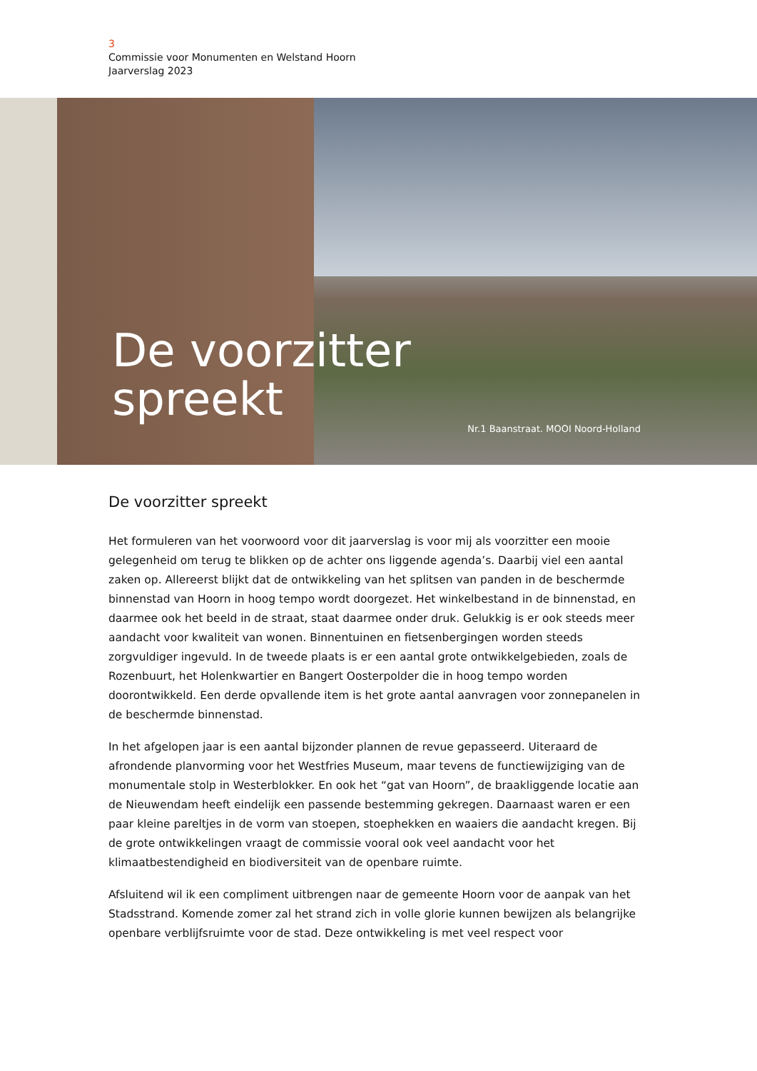3
Commissie voor Monumenten en Welstand Hoorn
Jaarverslag 2023
De voorzitter
spreekt
Nr.1 Baanstraat. MOOI Noord-Holland
De voorzitter spreekt
Het formuleren van het voorwoord voor dit jaarverslag is voor mij als voorzitter een mooie gelegenheid om terug te blikken op de achter ons liggende agenda’s. Daarbij viel een aantal zaken op. Allereerst blijkt dat de ontwikkeling van het splitsen van panden in de beschermde binnenstad van Hoorn in hoog tempo wordt doorgezet. Het winkelbestand in de binnenstad, en daarmee ook het beeld in de straat, staat daarmee onder druk. Gelukkig is er ook steeds meer aandacht voor kwaliteit van wonen. Binnentuinen en fietsenbergingen worden steeds zorgvuldiger ingevuld. In de tweede plaats is er een aantal grote ontwikkelgebieden, zoals de Rozenbuurt, het Holenkwartier en Bangert Oosterpolder die in hoog tempo worden doorontwikkeld. Een derde opvallende item is het grote aantal aanvragen voor zonnepanelen in de beschermde binnenstad.
In het afgelopen jaar is een aantal bijzonder plannen de revue gepasseerd. Uiteraard de afrondende planvorming voor het Westfries Museum, maar tevens de functiewijziging van de monumentale stolp in Westerblokker. En ook het “gat van Hoorn”, de braakliggende locatie aan de Nieuwendam heeft eindelijk een passende bestemming gekregen. Daarnaast waren er een paar kleine pareltjes in de vorm van stoepen, stoephekken en waaiers die aandacht kregen. Bij de grote ontwikkelingen vraagt de commissie vooral ook veel aandacht voor het klimaatbestendigheid en biodiversiteit van de openbare ruimte.
Afsluitend wil ik een compliment uitbrengen naar de gemeente Hoorn voor de aanpak van het Stadsstrand. Komende zomer zal het strand zich in volle glorie kunnen bewijzen als belangrijke openbare verblijfsruimte voor de stad. Deze ontwikkeling is met veel respect voor